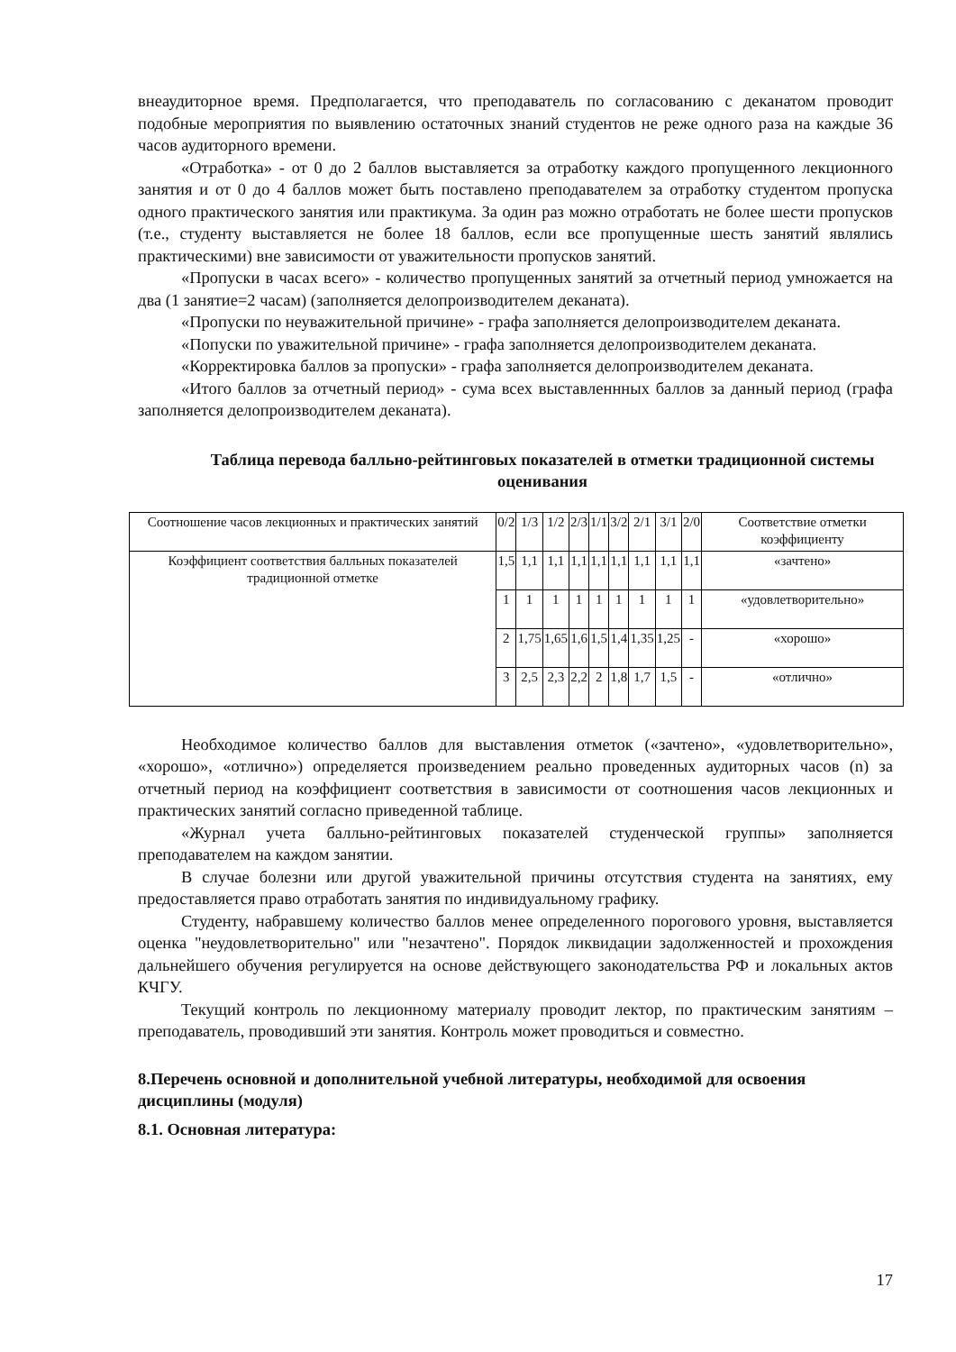внеаудиторное время. Предполагается, что преподаватель по согласованию с деканатом проводит подобные мероприятия по выявлению остаточных знаний студентов не реже одного раза на каждые 36 часов аудиторного времени.
«Отработка» - от 0 до 2 баллов выставляется за отработку каждого пропущенного лекционного занятия и от 0 до 4 баллов может быть поставлено преподавателем за отработку студентом пропуска одного практического занятия или практикума. За один раз можно отработать не более шести пропусков (т.е., студенту выставляется не более 18 баллов, если все пропущенные шесть занятий являлись практическими) вне зависимости от уважительности пропусков занятий.
«Пропуски в часах всего» - количество пропущенных занятий за отчетный период умножается на два (1 занятие=2 часам) (заполняется делопроизводителем деканата).
«Пропуски по неуважительной причине» - графа заполняется делопроизводителем деканата.
«Попуски по уважительной причине» - графа заполняется делопроизводителем деканата.
«Корректировка баллов за пропуски» - графа заполняется делопроизводителем деканата.
«Итого баллов за отчетный период» - сума всех выставленнных баллов за данный период (графа заполняется делопроизводителем деканата).
Таблица перевода балльно-рейтинговых показателей в отметки традиционной системы оценивания
| Соотношение часов лекционных и практических занятий | 0/2 | 1/3 | 1/2 | 2/3 | 1/1 | 3/2 | 2/1 | 3/1 | 2/0 | Соответствие отметки коэффициенту |
| Коэффициент соответствия балльных показателей традиционной отметке | 1,5 | 1,1 | 1,1 | 1,1 | 1,1 | 1,1 | 1,1 | 1,1 | 1,1 | «зачтено» |
| | 1 | 1 | 1 | 1 | 1 | 1 | 1 | 1 | 1 | «удовлетворительно» |
| | 2 | 1,75 | 1,65 | 1,6 | 1,5 | 1,4 | 1,35 | 1,25 | - | «хорошо» |
| | 3 | 2,5 | 2,3 | 2,2 | 2 | 1,8 | 1,7 | 1,5 | - | «отлично» |
Необходимое количество баллов для выставления отметок («зачтено», «удовлетворительно», «хорошо», «отлично») определяется произведением реально проведенных аудиторных часов (n) за отчетный период на коэффициент соответствия в зависимости от соотношения часов лекционных и практических занятий согласно приведенной таблице.
«Журнал учета балльно-рейтинговых показателей студенческой группы» заполняется преподавателем на каждом занятии.
В случае болезни или другой уважительной причины отсутствия студента на занятиях, ему предоставляется право отработать занятия по индивидуальному графику.
Студенту, набравшему количество баллов менее определенного порогового уровня, выставляется оценка "неудовлетворительно" или "незачтено". Порядок ликвидации задолженностей и прохождения дальнейшего обучения регулируется на основе действующего законодательства РФ и локальных актов КЧГУ.
Текущий контроль по лекционному материалу проводит лектор, по практическим занятиям – преподаватель, проводивший эти занятия. Контроль может проводиться и совместно.
8.Перечень основной и дополнительной учебной литературы, необходимой для освоения дисциплины (модуля)
8.1. Основная литература:
17